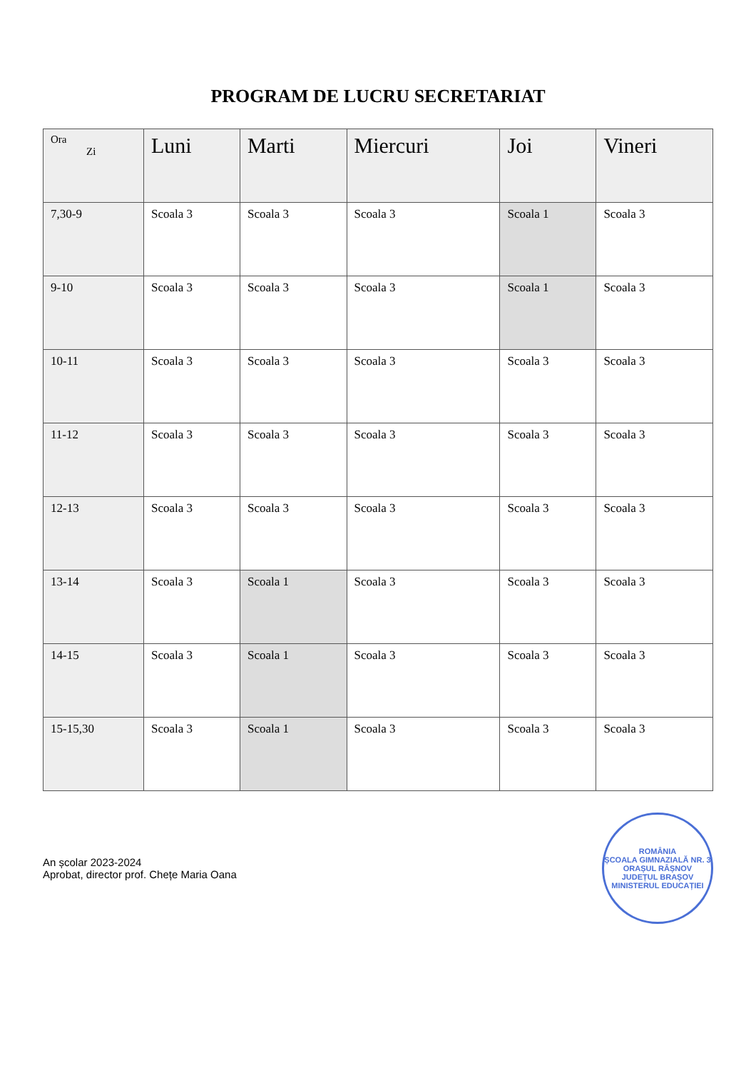PROGRAM DE LUCRU SECRETARIAT
| Ora Zi | Luni | Marti | Miercuri | Joi | Vineri |
| --- | --- | --- | --- | --- | --- |
| 7,30-9 | Scoala 3 | Scoala 3 | Scoala 3 | Scoala 1 | Scoala 3 |
| 9-10 | Scoala 3 | Scoala 3 | Scoala 3 | Scoala 1 | Scoala 3 |
| 10-11 | Scoala 3 | Scoala 3 | Scoala 3 | Scoala 3 | Scoala 3 |
| 11-12 | Scoala 3 | Scoala 3 | Scoala 3 | Scoala 3 | Scoala 3 |
| 12-13 | Scoala 3 | Scoala 3 | Scoala 3 | Scoala 3 | Scoala 3 |
| 13-14 | Scoala 3 | Scoala 1 | Scoala 3 | Scoala 3 | Scoala 3 |
| 14-15 | Scoala 3 | Scoala 1 | Scoala 3 | Scoala 3 | Scoala 3 |
| 15-15,30 | Scoala 3 | Scoala 1 | Scoala 3 | Scoala 3 | Scoala 3 |
An școlar 2023-2024
Aprobat, director prof. Chețe Maria Oana
ROMÂNIA
ȘCOALA GIMNAZIALĂ NR. 3
ORAȘUL RÂȘNOV JUDEȚUL BRAȘOV
MINISTERUL EDUCAȚIEI